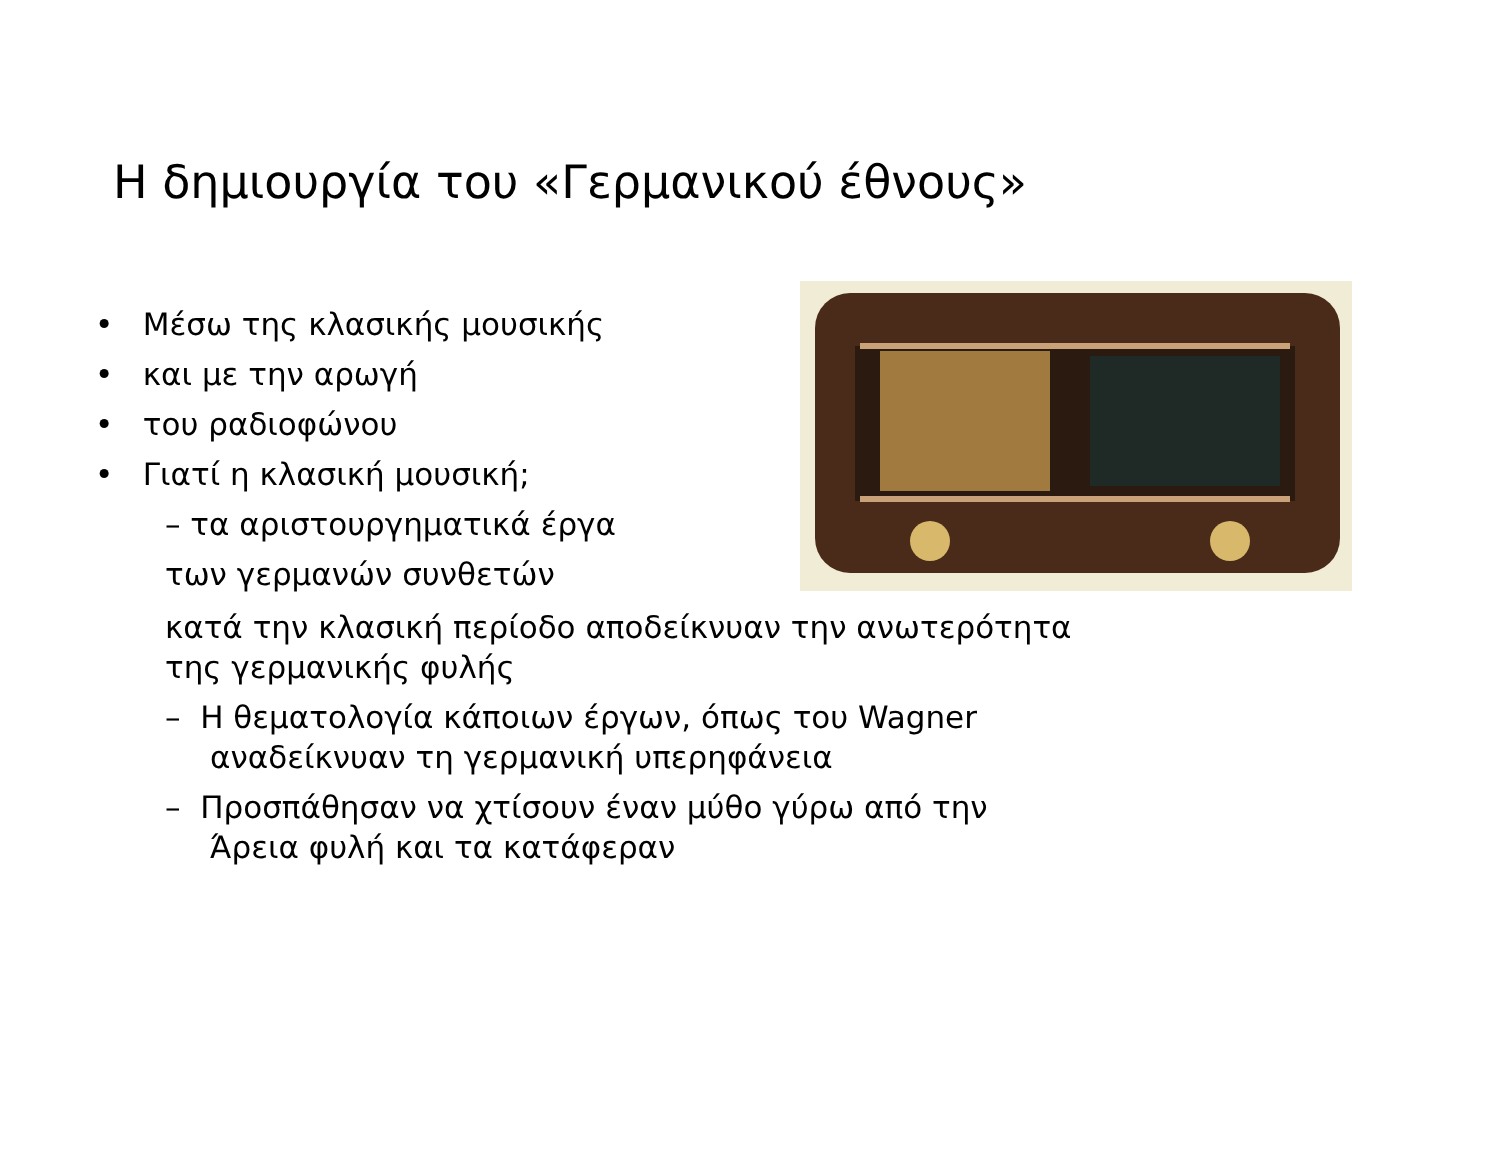Η δημιουργία του «Γερμανικού έθνους»
• Μέσω της κλασικής μουσικής
• και με την αρωγή
• του ραδιοφώνου
• Γιατί η κλασική μουσική;
– τα αριστουργηματικά έργα
των γερμανών συνθετών
κατά την κλασική περίοδο αποδείκνυαν την ανωτερότητα
της γερμανικής φυλής
– Η θεματολογία κάποιων έργων, όπως του Wagner
αναδείκνυαν τη γερμανική υπερηφάνεια
– Προσπάθησαν να χτίσουν έναν μύθο γύρω από την
Άρεια φυλή και τα κατάφεραν